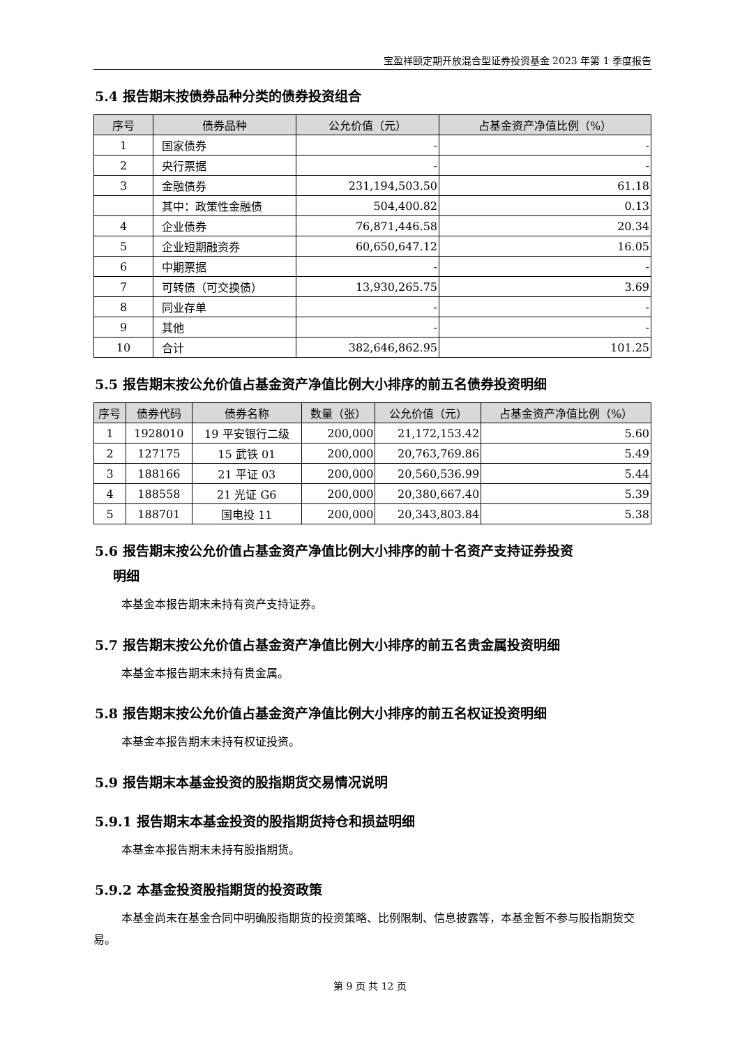宝盈祥颐定期开放混合型证券投资基金 2023 年第 1 季度报告
5.4 报告期末按债券品种分类的债券投资组合
| 序号 | 债券品种 | 公允价值（元） | 占基金资产净值比例（%） |
| --- | --- | --- | --- |
| 1 | 国家债券 | - | - |
| 2 | 央行票据 | - | - |
| 3 | 金融债券 | 231,194,503.50 | 61.18 |
| | 其中：政策性金融债 | 504,400.82 | 0.13 |
| 4 | 企业债券 | 76,871,446.58 | 20.34 |
| 5 | 企业短期融资券 | 60,650,647.12 | 16.05 |
| 6 | 中期票据 | - | - |
| 7 | 可转债（可交换债） | 13,930,265.75 | 3.69 |
| 8 | 同业存单 | - | - |
| 9 | 其他 | - | - |
| 10 | 合计 | 382,646,862.95 | 101.25 |
5.5 报告期末按公允价值占基金资产净值比例大小排序的前五名债券投资明细
| 序号 | 债券代码 | 债券名称 | 数量（张） | 公允价值（元） | 占基金资产净值比例（%） |
| --- | --- | --- | --- | --- | --- |
| 1 | 1928010 | 19 平安银行二级 | 200,000 | 21,172,153.42 | 5.60 |
| 2 | 127175 | 15 武铁 01 | 200,000 | 20,763,769.86 | 5.49 |
| 3 | 188166 | 21 平证 03 | 200,000 | 20,560,536.99 | 5.44 |
| 4 | 188558 | 21 光证 G6 | 200,000 | 20,380,667.40 | 5.39 |
| 5 | 188701 | 国电投 11 | 200,000 | 20,343,803.84 | 5.38 |
5.6 报告期末按公允价值占基金资产净值比例大小排序的前十名资产支持证券投资
明细
本基金本报告期末未持有资产支持证券。
5.7 报告期末按公允价值占基金资产净值比例大小排序的前五名贵金属投资明细
本基金本报告期末未持有贵金属。
5.8 报告期末按公允价值占基金资产净值比例大小排序的前五名权证投资明细
本基金本报告期末未持有权证投资。
5.9 报告期末本基金投资的股指期货交易情况说明
5.9.1 报告期末本基金投资的股指期货持仓和损益明细
本基金本报告期末未持有股指期货。
5.9.2 本基金投资股指期货的投资政策
本基金尚未在基金合同中明确股指期货的投资策略、比例限制、信息披露等，本基金暂不参与股指期货交易。
第 9 页 共 12 页